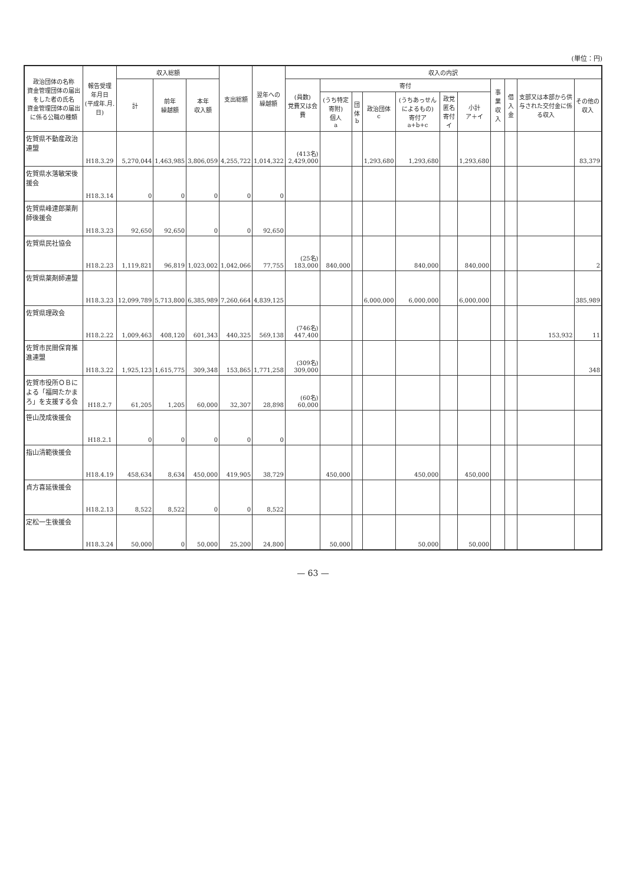(単位：円)
| 政治団体の名称 資金管理団体の届出をした者の氏名 資金管理団体の届出に係る公職の種類 | 報告受理 年月日 (平成年.月.日) | 収入総額 | | | 支出総額 | 翌年への 繰越額 | 収入の内訳 | | | | | | | | | | |
| --- | --- | --- | --- | --- | --- | --- | --- | --- | --- | --- | --- | --- | --- | --- | --- | --- | --- |
| | | 計 | 前年 繰越額 | 本年 収入額 | | | (員数) 党費又は会費 | 寄付 | | | | | | 事業収入 | 借入金 | 支部又は本部から供与された交付金に係る収入 | その他の 収入 |
| | | | | | | | | (うち特定寄附) 個人 a | 団体 b | 政治団体 c | (うちあっせんによるもの) 寄付ア a+b+c | 政党匿名寄付 イ | 小計 ア＋イ | | | | |
| 佐賀県不動産政治連盟 | H18.3.29 | 5,270,044 | 1,463,985 | 3,806,059 | 4,255,722 | 1,014,322 | (413名) 2,429,000 | | | 1,293,680 | 1,293,680 | | 1,293,680 | | | | 83,379 |
| 佐賀県水落敏栄後援会 | H18.3.14 | 0 | 0 | 0 | 0 | 0 | | | | | | | | | | | |
| 佐賀県峰達郎薬剤師後援会 | H18.3.23 | 92,650 | 92,650 | 0 | 0 | 92,650 | | | | | | | | | | | |
| 佐賀県民社協会 | H18.2.23 | 1,119,821 | 96,819 | 1,023,002 | 1,042,066 | 77,755 | (25名) 183,000 | 840,000 | | | 840,000 | | 840,000 | | | | 2 |
| 佐賀県薬剤師連盟 | H18.3.23 | 12,099,789 | 5,713,800 | 6,385,989 | 7,260,664 | 4,839,125 | | | | 6,000,000 | 6,000,000 | | 6,000,000 | | | | 385,989 |
| 佐賀県理政会 | H18.2.22 | 1,009,463 | 408,120 | 601,343 | 440,325 | 569,138 | (746名) 447,400 | | | | | | | | | 153,932 | 11 |
| 佐賀市民間保育推進連盟 | H18.3.22 | 1,925,123 | 1,615,775 | 309,348 | 153,865 | 1,771,258 | (309名) 309,000 | | | | | | | | | | 348 |
| 佐賀市役所ＯＢによる「福岡たかまろ」を支援する会 | H18.2.7 | 61,205 | 1,205 | 60,000 | 32,307 | 28,898 | (60名) 60,000 | | | | | | | | | | |
| 笹山茂成後援会 | H18.2.1 | 0 | 0 | 0 | 0 | 0 | | | | | | | | | | | |
| 指山清範後援会 | H18.4.19 | 458,634 | 8,634 | 450,000 | 419,905 | 38,729 | | 450,000 | | | 450,000 | | 450,000 | | | | |
| 貞方喜延後援会 | H18.2.13 | 8,522 | 8,522 | 0 | 0 | 8,522 | | | | | | | | | | | |
| 定松一生後援会 | H18.3.24 | 50,000 | 0 | 50,000 | 25,200 | 24,800 | | 50,000 | | | 50,000 | | 50,000 | | | | |
— 63 —